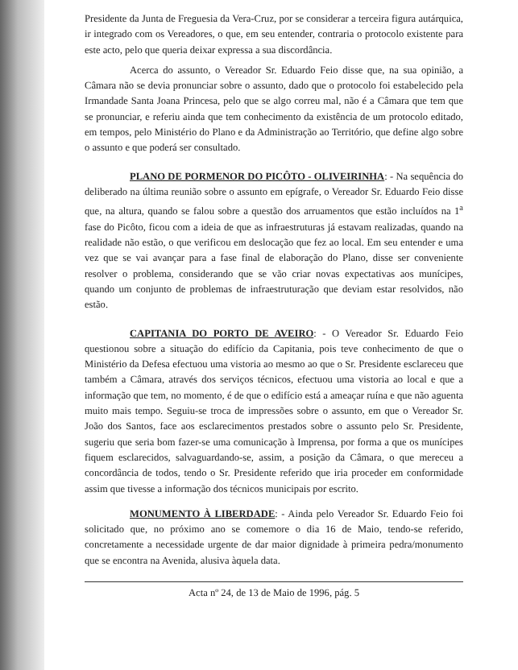Presidente da Junta de Freguesia da Vera-Cruz, por se considerar a terceira figura autárquica, ir integrado com os Vereadores, o que, em seu entender, contraria o protocolo existente para este acto, pelo que queria deixar expressa a sua discordância.
Acerca do assunto, o Vereador Sr. Eduardo Feio disse que, na sua opinião, a Câmara não se devia pronunciar sobre o assunto, dado que o protocolo foi estabelecido pela Irmandade Santa Joana Princesa, pelo que se algo correu mal, não é a Câmara que tem que se pronunciar, e referiu ainda que tem conhecimento da existência de um protocolo editado, em tempos, pelo Ministério do Plano e da Administração ao Território, que define algo sobre o assunto e que poderá ser consultado.
PLANO DE PORMENOR DO PICÔTO - OLIVEIRINHA: - Na sequência do deliberado na última reunião sobre o assunto em epígrafe, o Vereador Sr. Eduardo Feio disse que, na altura, quando se falou sobre a questão dos arruamentos que estão incluídos na 1<sup>a</sup> fase do Picôto, ficou com a ideia de que as infraestruturas já estavam realizadas, quando na realidade não estão, o que verificou em deslocação que fez ao local. Em seu entender e uma vez que se vai avançar para a fase final de elaboração do Plano, disse ser conveniente resolver o problema, considerando que se vão criar novas expectativas aos munícipes, quando um conjunto de problemas de infraestruturação que deviam estar resolvidos, não estão.
CAPITANIA DO PORTO DE AVEIRO: - O Vereador Sr. Eduardo Feio questionou sobre a situação do edifício da Capitania, pois teve conhecimento de que o Ministério da Defesa efectuou uma vistoria ao mesmo ao que o Sr. Presidente esclareceu que também a Câmara, através dos serviços técnicos, efectuou uma vistoria ao local e que a informação que tem, no momento, é de que o edifício está a ameaçar ruína e que não aguenta muito mais tempo. Seguiu-se troca de impressões sobre o assunto, em que o Vereador Sr. João dos Santos, face aos esclarecimentos prestados sobre o assunto pelo Sr. Presidente, sugeriu que seria bom fazer-se uma comunicação à Imprensa, por forma a que os munícipes fiquem esclarecidos, salvaguardando-se, assim, a posição da Câmara, o que mereceu a concordância de todos, tendo o Sr. Presidente referido que iria proceder em conformidade assim que tivesse a informação dos técnicos municipais por escrito.
MONUMENTO À LIBERDADE: - Ainda pelo Vereador Sr. Eduardo Feio foi solicitado que, no próximo ano se comemore o dia 16 de Maio, tendo-se referido, concretamente a necessidade urgente de dar maior dignidade à primeira pedra/monumento que se encontra na Avenida, alusiva àquela data.
Acta nº 24, de 13 de Maio de 1996, pág. 5